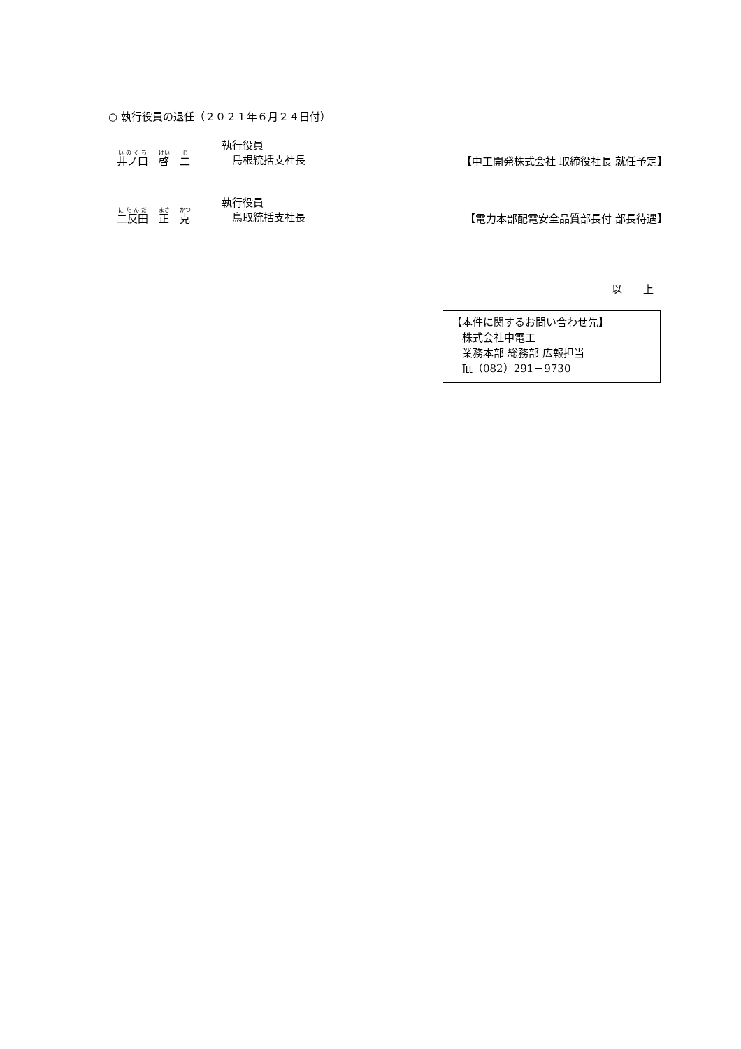○ 執行役員の退任（２０２１年６月２４日付）
井ノ口　啓　二
執行役員
　島根統括支社長
【中工開発株式会社 取締役社長 就任予定】
二反田　正　克
執行役員
　鳥取統括支社長
【電力本部配電安全品質部長付 部長待遇】
以　　上
【本件に関するお問い合わせ先】
　株式会社中電工
　業務本部 総務部 広報担当
　℡（082）291－9730